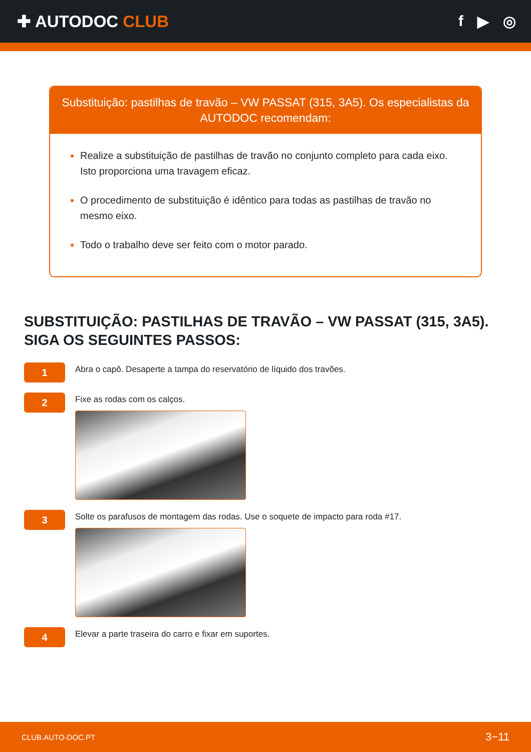✚ AUTODOC CLUB f ▶ ◎
Substituição: pastilhas de travão – VW PASSAT (315, 3A5). Os especialistas da AUTODOC recomendam:
Realize a substituição de pastilhas de travão no conjunto completo para cada eixo. Isto proporciona uma travagem eficaz.
O procedimento de substituição é idêntico para todas as pastilhas de travão no mesmo eixo.
Todo o trabalho deve ser feito com o motor parado.
SUBSTITUIÇÃO: PASTILHAS DE TRAVÃO – VW PASSAT (315, 3A5). SIGA OS SEGUINTES PASSOS:
1
Abra o capô. Desaperte a tampa do reservatório de líquido dos travões.
2
Fixe as rodas com os calços.
3
Solte os parafusos de montagem das rodas. Use o soquete de impacto para roda #17.
4
Elevar a parte traseira do carro e fixar em suportes.
CLUB.AUTO-DOC.PT 3−11